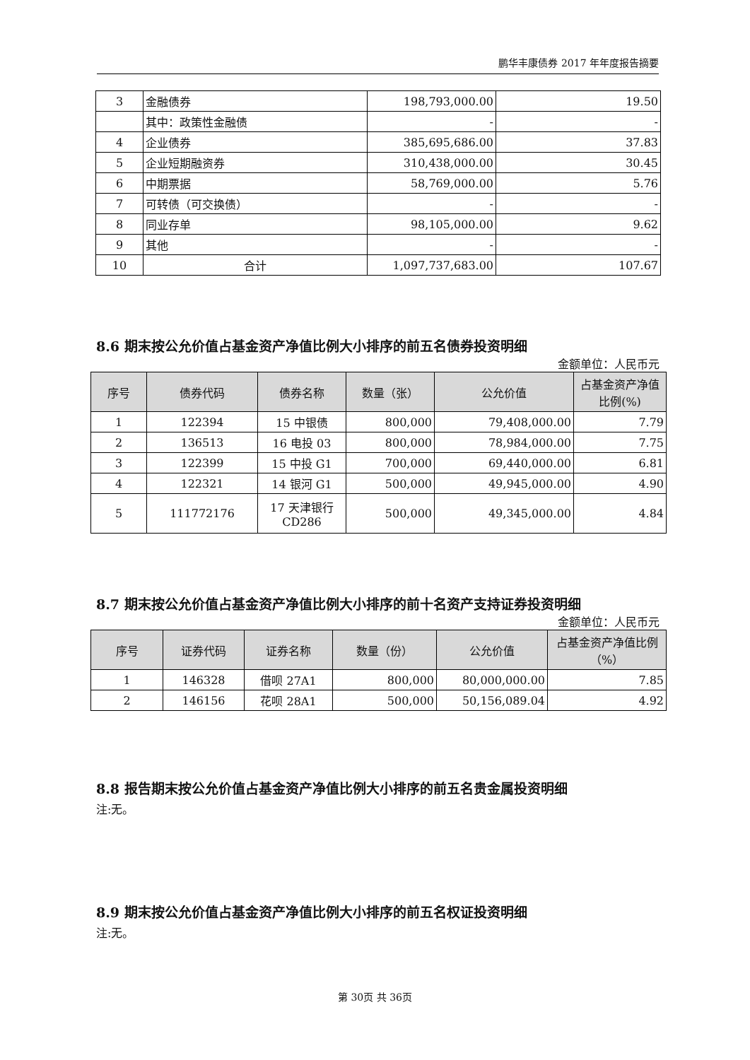鹏华丰康债券 2017 年年度报告摘要
| 3 | 金融债券 | 198,793,000.00 | 19.50 |
| | 其中：政策性金融债 | - | - |
| 4 | 企业债券 | 385,695,686.00 | 37.83 |
| 5 | 企业短期融资券 | 310,438,000.00 | 30.45 |
| 6 | 中期票据 | 58,769,000.00 | 5.76 |
| 7 | 可转债（可交换债） | - | - |
| 8 | 同业存单 | 98,105,000.00 | 9.62 |
| 9 | 其他 | - | - |
| 10 | 合计 | 1,097,737,683.00 | 107.67 |
8.6 期末按公允价值占基金资产净值比例大小排序的前五名债券投资明细
金额单位：人民币元
| 序号 | 债券代码 | 债券名称 | 数量（张） | 公允价值 | 占基金资产净值比例(%) |
| --- | --- | --- | --- | --- | --- |
| 1 | 122394 | 15 中银债 | 800,000 | 79,408,000.00 | 7.79 |
| 2 | 136513 | 16 电投 03 | 800,000 | 78,984,000.00 | 7.75 |
| 3 | 122399 | 15 中投 G1 | 700,000 | 69,440,000.00 | 6.81 |
| 4 | 122321 | 14 银河 G1 | 500,000 | 49,945,000.00 | 4.90 |
| 5 | 111772176 | 17 天津银行CD286 | 500,000 | 49,345,000.00 | 4.84 |
8.7 期末按公允价值占基金资产净值比例大小排序的前十名资产支持证券投资明细
金额单位：人民币元
| 序号 | 证券代码 | 证券名称 | 数量（份） | 公允价值 | 占基金资产净值比例（%） |
| --- | --- | --- | --- | --- | --- |
| 1 | 146328 | 借呗 27A1 | 800,000 | 80,000,000.00 | 7.85 |
| 2 | 146156 | 花呗 28A1 | 500,000 | 50,156,089.04 | 4.92 |
8.8 报告期末按公允价值占基金资产净值比例大小排序的前五名贵金属投资明细
注:无。
8.9 期末按公允价值占基金资产净值比例大小排序的前五名权证投资明细
注:无。
第 30页 共 36页